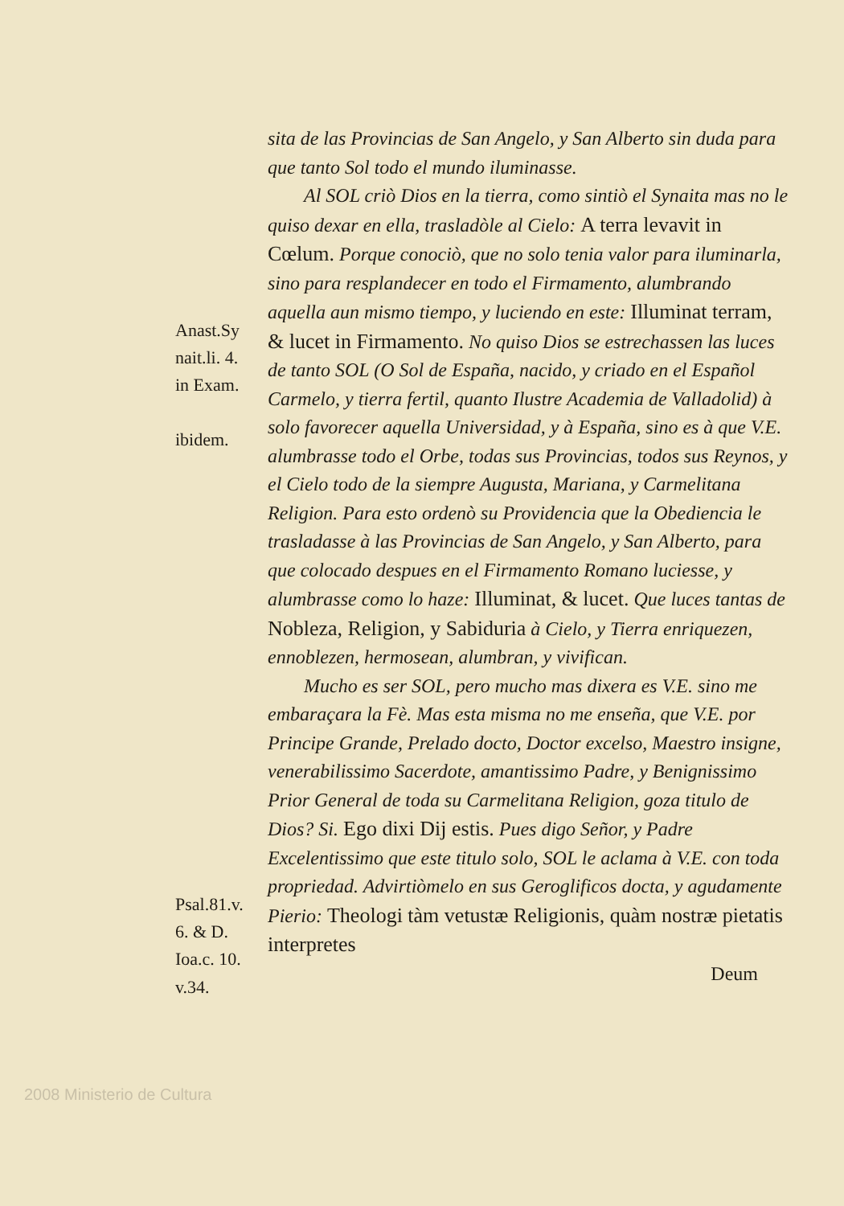Anast.Sy
nait.li. 4.
in Exam.
ibidem.
sita de las Provincias de San Angelo, y San Alberto sin duda para que tanto Sol todo el mundo iluminasse.
Al SOL criò Dios en la tierra, como sintiò el Synaita mas no le quiso dexar en ella, trasladòle al Cielo: A terra levavit in Cœlum. Porque conociò, que no solo tenia valor para iluminarla, sino para resplandecer en todo el Firmamento, alumbrando aquella aun mismo tiempo, y luciendo en este: Illuminat terram, & lucet in Firmamento. No quiso Dios se estrechassen las luces de tanto SOL (O Sol de España, nacido, y criado en el Español Carmelo, y tierra fertil, quanto Ilustre Academia de Valladolid) à solo favorecer aquella Universidad, y à España, sino es à que V.E. alumbrasse todo el Orbe, todas sus Provincias, todos sus Reynos, y el Cielo todo de la siempre Augusta, Mariana, y Carmelitana Religion. Para esto ordenò su Providencia que la Obediencia le trasladasse à las Provincias de San Angelo, y San Alberto, para que colocado despues en el Firmamento Romano luciesse, y alumbrasse como lo haze: Illuminat, & lucet. Que luces tantas de Nobleza, Religion, y Sabiduria à Cielo, y Tierra enriquezen, ennoblezen, hermosean, alumbran, y vivifican.
Psal.81.v.
6. & D.
Ioa.c. 10.
v.34.
Mucho es ser SOL, pero mucho mas dixera es V.E. sino me embaraçara la Fè. Mas esta misma no me enseña, que V.E. por Principe Grande, Prelado docto, Doctor excelso, Maestro insigne, venerabilissimo Sacerdote, amantissimo Padre, y Benignissimo Prior General de toda su Carmelitana Religion, goza titulo de Dios? Si. Ego dixi Dij estis. Pues digo Señor, y Padre Excelentissimo que este titulo solo, SOL le aclama à V.E. con toda propriedad. Advirtiòmelo en sus Geroglificos docta, y agudamente Pierio: Theologi tàm vetustæ Religionis, quàm nostræ pietatis interpretes
Deum
2008 Ministerio de Cultura